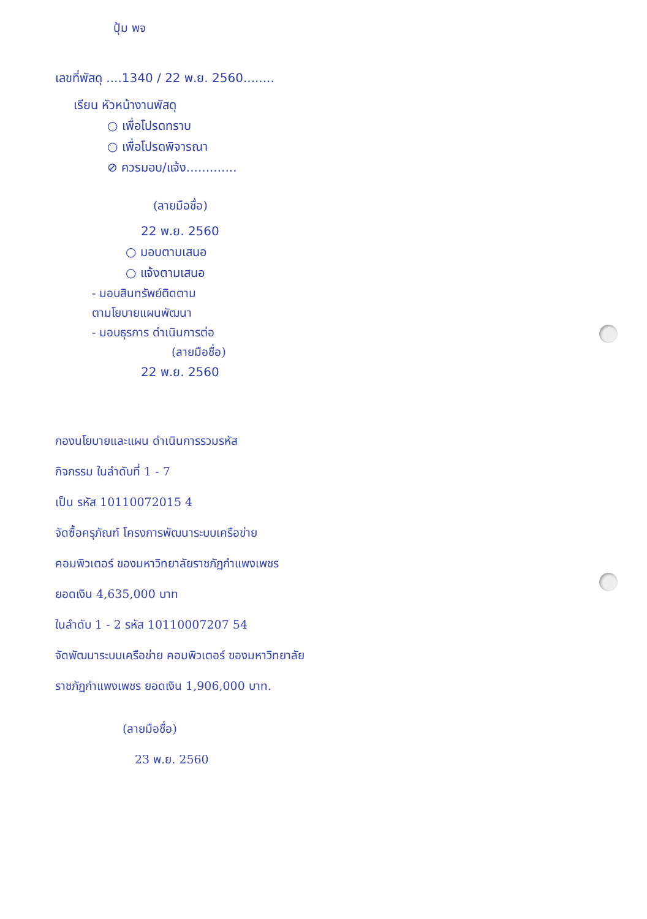ปุ้ม พจ
เลขที่พัสดุ ....1340 / 22 พ.ย. 2560........
เรียน หัวหน้างานพัสดุ
○ เพื่อโปรดทราบ
○ เพื่อโปรดพิจารณา
⊘ ควรมอบ/แจ้ง.............
(ลายมือชื่อ)
22 พ.ย. 2560
○ มอบตามเสนอ
○ แจ้งตามเสนอ
- มอบสินทรัพย์ติดตาม
ตามโยบายแผนพัฒนา
- มอบธุรการ ดำเนินการต่อ
(ลายมือชื่อ)
22 พ.ย. 2560
กองนโยบายและแผน ดำเนินการรวมรหัส
กิจกรรม ในลำดับที่ 1 - 7
เป็น รหัส 10110072015 4
จัดซื้อครุภัณฑ์ โครงการพัฒนาระบบเครือข่าย
คอมพิวเตอร์ ของมหาวิทยาลัยราชภัฏกำแพงเพชร
ยอดเงิน 4,635,000 บาท
ในลำดับ 1 - 2 รหัส 10110007207 54
จัดพัฒนาระบบเครือข่าย คอมพิวเตอร์ ของมหาวิทยาลัย
ราชภัฏกำแพงเพชร ยอดเงิน 1,906,000 บาท.
(ลายมือชื่อ)
23 พ.ย. 2560